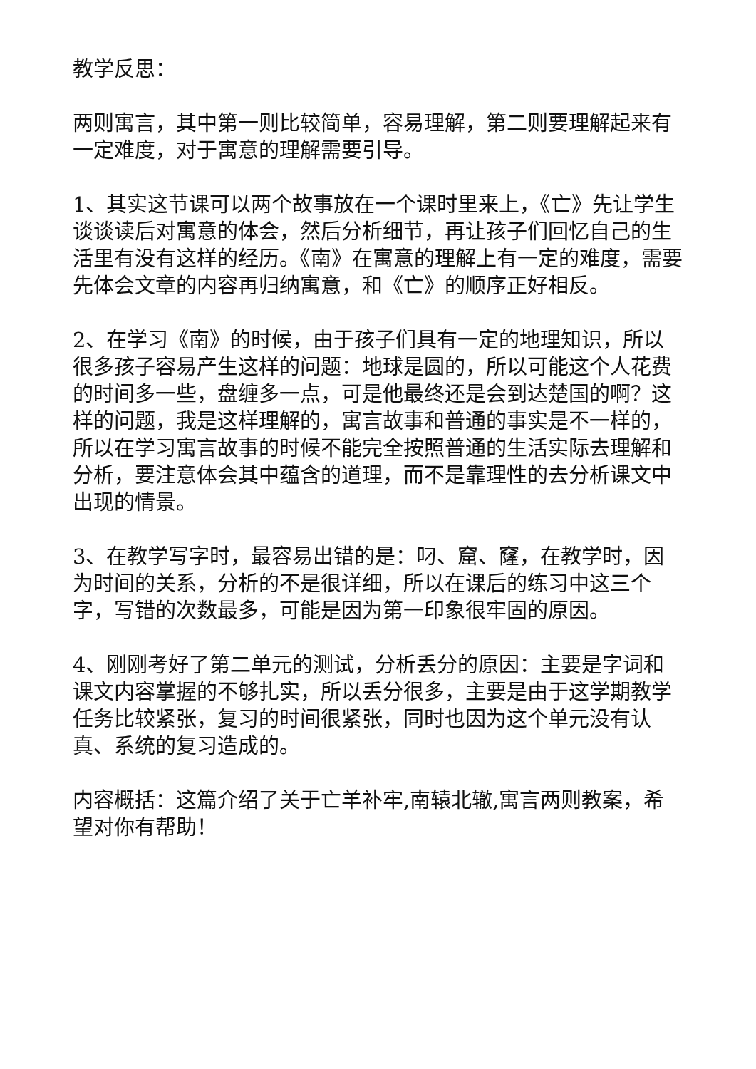教学反思：
两则寓言，其中第一则比较简单，容易理解，第二则要理解起来有一定难度，对于寓意的理解需要引导。
1、其实这节课可以两个故事放在一个课时里来上，《亡》先让学生谈谈读后对寓意的体会，然后分析细节，再让孩子们回忆自己的生活里有没有这样的经历。《南》在寓意的理解上有一定的难度，需要先体会文章的内容再归纳寓意，和《亡》的顺序正好相反。
2、在学习《南》的时候，由于孩子们具有一定的地理知识，所以很多孩子容易产生这样的问题：地球是圆的，所以可能这个人花费的时间多一些，盘缠多一点，可是他最终还是会到达楚国的啊？这样的问题，我是这样理解的，寓言故事和普通的事实是不一样的，所以在学习寓言故事的时候不能完全按照普通的生活实际去理解和分析，要注意体会其中蕴含的道理，而不是靠理性的去分析课文中出现的情景。
3、在教学写字时，最容易出错的是：叼、窟、窿，在教学时，因为时间的关系，分析的不是很详细，所以在课后的练习中这三个字，写错的次数最多，可能是因为第一印象很牢固的原因。
4、刚刚考好了第二单元的测试，分析丢分的原因：主要是字词和课文内容掌握的不够扎实，所以丢分很多，主要是由于这学期教学任务比较紧张，复习的时间很紧张，同时也因为这个单元没有认真、系统的复习造成的。
内容概括：这篇介绍了关于亡羊补牢,南辕北辙,寓言两则教案，希望对你有帮助！